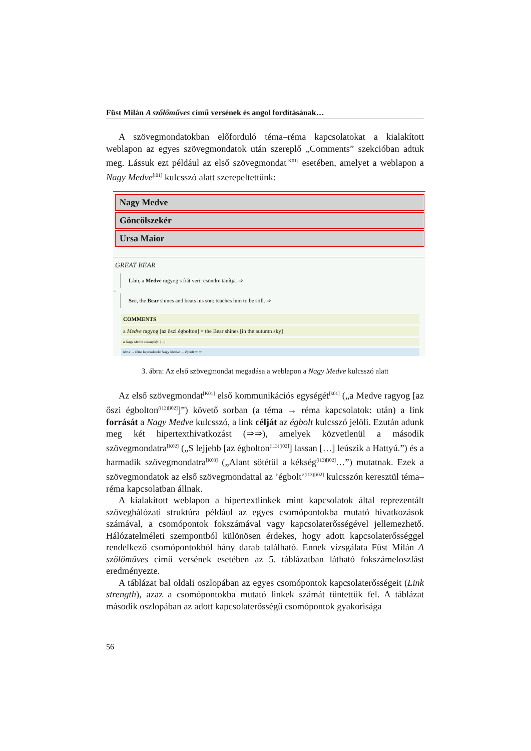Füst Milán A szőlőműves című versének és angol fordításának…
A szövegmondatokban előforduló téma–réma kapcsolatokat a kialakított weblapon az egyes szövegmondatok után szereplő „Comments” szekcióban adtuk meg. Lássuk ezt például az első szövegmondat<sup>[K01]</sup> esetében, amelyet a weblapon a Nagy Medve<sup>[i01]</sup> kulcsszó alatt szerepeltettünk:
Nagy Medve
Göncölszekér
Ursa Maior
GREAT BEAR
Lám, a Medve ragyog s fiát veri: csöndre tanítja. ⇒
=
See, the Bear shines and beats his son: teaches him to be still. ⇒
COMMENTS
a Medve ragyog [az őszi égbolton] = the Bear shines [in the autumn sky]
a Nagy Medve csillagkép: [...]
téma → réma kapcsolatok: Nagy Medve → égbolt ⇒ ⇒
3. ábra: Az első szövegmondat megadása a weblapon a Nagy Medve kulcsszó alatt
Az első szövegmondat<sup>[K01]</sup> első kommunikációs egységét<sup>[k01]</sup> („a Medve ragyog [az őszi égbolton<sup>(i13)[i02]</sup>]”) követő sorban (a téma → réma kapcsolatok: után) a link forrását a Nagy Medve kulcsszó, a link célját az égbolt kulcsszó jelöli. Ezután adunk meg két hipertexthivatkozást (⇒⇒), amelyek közvetlenül a második szövegmondatra<sup>[K02]</sup> („S lejjebb [az égbolton<sup>(i13)[i02]</sup>] lassan […] leúszik a Hattyú.”) és a harmadik szövegmondatra<sup>[K03]</sup> („Alant sötétül a kékség<sup>(i13)[i02]</sup>…”) mutatnak. Ezek a szövegmondatok az első szövegmondattal az ’égbolt’<sup>(i13)[i02]</sup> kulcsszón keresztül téma–réma kapcsolatban állnak.
A kialakított weblapon a hipertextlinkek mint kapcsolatok által reprezentált szöveghálózati struktúra például az egyes csomópontokba mutató hivatkozások számával, a csomópontok fokszámával vagy kapcsolaterősségével jellemezhető. Hálózatelméleti szempontból különösen érdekes, hogy adott kapcsolaterősséggel rendelkező csomópontokból hány darab található. Ennek vizsgálata Füst Milán A szőlőműves című versének esetében az 5. táblázatban látható fokszámeloszlást eredményezte.
A táblázat bal oldali oszlopában az egyes csomópontok kapcsolaterősségeit (Link strength), azaz a csomópontokba mutató linkek számát tüntettük fel. A táblázat második oszlopában az adott kapcsolaterősségű csomópontok gyakorisága
56